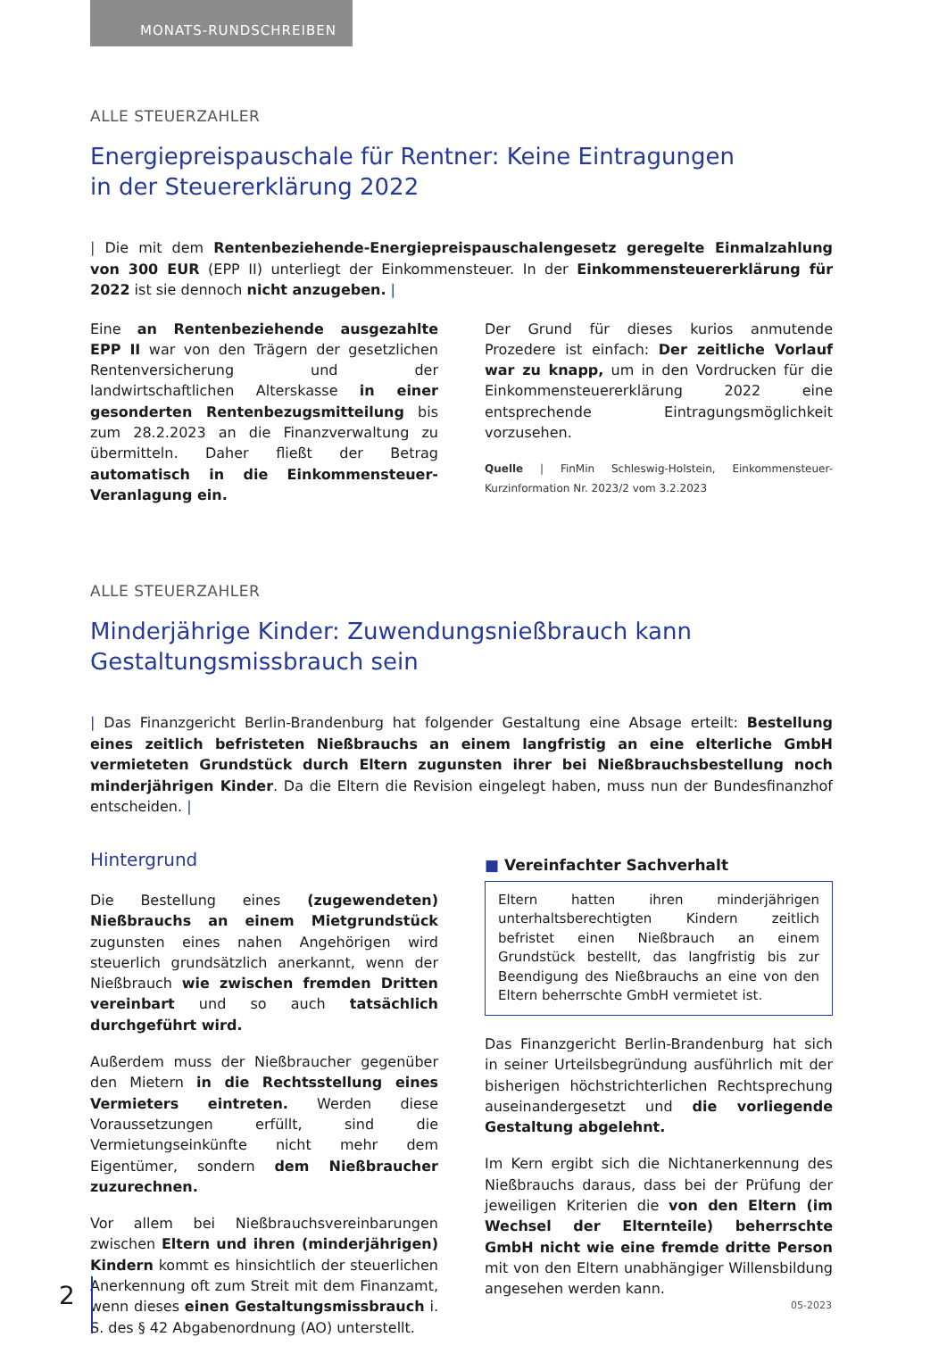MONATS-RUNDSCHREIBEN
ALLE STEUERZAHLER
Energiepreispauschale für Rentner: Keine Eintragungen
in der Steuererklärung 2022
| Die mit dem Rentenbeziehende-Energiepreispauschalengesetz geregelte Einmalzahlung von 300 EUR (EPP II) unterliegt der Einkommensteuer. In der Einkommensteuererklärung für 2022 ist sie dennoch nicht anzugeben. |
Eine an Rentenbeziehende ausgezahlte EPP II war von den Trägern der gesetzlichen Rentenversicherung und der landwirtschaftlichen Alterskasse in einer gesonderten Rentenbezugsmitteilung bis zum 28.2.2023 an die Finanzverwaltung zu übermitteln. Daher fließt der Betrag automatisch in die Einkommensteuer-Veranlagung ein.
Der Grund für dieses kurios anmutende Prozedere ist einfach: Der zeitliche Vorlauf war zu knapp, um in den Vordrucken für die Einkommensteuererklärung 2022 eine entsprechende Eintragungsmöglichkeit vorzusehen.
Quelle | FinMin Schleswig-Holstein, Einkommensteuer-Kurzinformation Nr. 2023/2 vom 3.2.2023
ALLE STEUERZAHLER
Minderjährige Kinder: Zuwendungsnießbrauch kann
Gestaltungsmissbrauch sein
| Das Finanzgericht Berlin-Brandenburg hat folgender Gestaltung eine Absage erteilt: Bestellung eines zeitlich befristeten Nießbrauchs an einem langfristig an eine elterliche GmbH vermieteten Grundstück durch Eltern zugunsten ihrer bei Nießbrauchsbestellung noch minderjährigen Kinder. Da die Eltern die Revision eingelegt haben, muss nun der Bundesfinanzhof entscheiden. |
Hintergrund
Die Bestellung eines (zugewendeten) Nießbrauchs an einem Mietgrundstück zugunsten eines nahen Angehörigen wird steuerlich grundsätzlich anerkannt, wenn der Nießbrauch wie zwischen fremden Dritten vereinbart und so auch tatsächlich durchgeführt wird.
Außerdem muss der Nießbraucher gegenüber den Mietern in die Rechtsstellung eines Vermieters eintreten. Werden diese Voraussetzungen erfüllt, sind die Vermietungseinkünfte nicht mehr dem Eigentümer, sondern dem Nießbraucher zuzurechnen.
Vor allem bei Nießbrauchsvereinbarungen zwischen Eltern und ihren (minderjährigen) Kindern kommt es hinsichtlich der steuerlichen Anerkennung oft zum Streit mit dem Finanzamt, wenn dieses einen Gestaltungsmissbrauch i. S. des § 42 Abgabenordnung (AO) unterstellt.
■ Vereinfachter Sachverhalt
Eltern hatten ihren minderjährigen unterhaltsberechtigten Kindern zeitlich befristet einen Nießbrauch an einem Grundstück bestellt, das langfristig bis zur Beendigung des Nießbrauchs an eine von den Eltern beherrschte GmbH vermietet ist.
Das Finanzgericht Berlin-Brandenburg hat sich in seiner Urteilsbegründung ausführlich mit der bisherigen höchstrichterlichen Rechtsprechung auseinandergesetzt und die vorliegende Gestaltung abgelehnt.
Im Kern ergibt sich die Nichtanerkennung des Nießbrauchs daraus, dass bei der Prüfung der jeweiligen Kriterien die von den Eltern (im Wechsel der Elternteile) beherrschte GmbH nicht wie eine fremde dritte Person mit von den Eltern unabhängiger Willensbildung angesehen werden kann.
2 05-2023